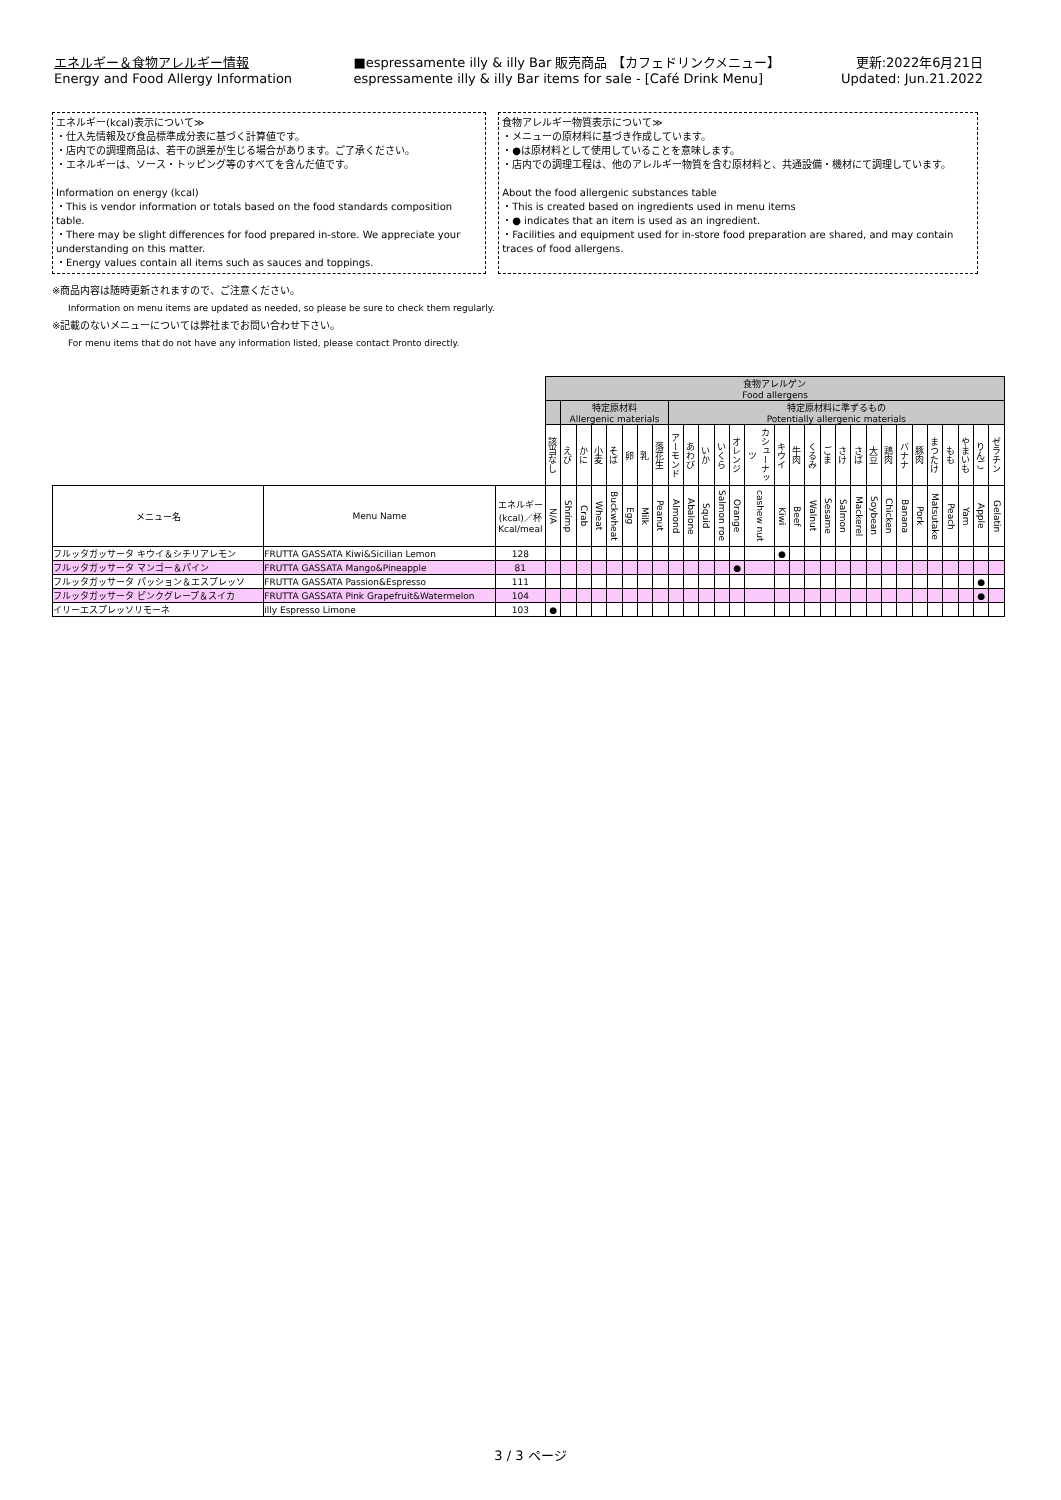エネルギー＆食物アレルギー情報
Energy and Food Allergy Information
■espressamente illy & illy Bar 販売商品 【カフェドリンクメニュー】
espressamente illy & illy Bar items for sale - [Café Drink Menu]
更新:2022年6月21日
Updated: Jun.21.2022
エネルギー(kcal)表示について≫
・仕入先情報及び食品標準成分表に基づく計算値です。
・店内での調理商品は、若干の誤差が生じる場合があります。ご了承ください。
・エネルギーは、ソース・トッピング等のすべてを含んだ値です。
Information on energy (kcal)
・This is vendor information or totals based on the food standards composition table.
・There may be slight differences for food prepared in-store. We appreciate your understanding on this matter.
・Energy values contain all items such as sauces and toppings.
食物アレルギー物質表示について≫
・メニューの原材料に基づき作成しています。
・●は原材料として使用していることを意味します。
・店内での調理工程は、他のアレルギー物質を含む原材料と、共通設備・機材にて調理しています。
About the food allergenic substances table
・This is created based on ingredients used in menu items
・● indicates that an item is used as an ingredient.
・Facilities and equipment used for in-store food preparation are shared, and may contain traces of food allergens.
※商品内容は随時更新されますので、ご注意ください。
Information on menu items are updated as needed, so please be sure to check them regularly.
※記載のないメニューについては弊社までお問い合わせ下さい。
For menu items that do not have any information listed, please contact Pronto directly.
| | | | 食物アレルゲン Food allergens | | | | | | | | | | | | | | | | | | | | | | | | | | | | |
| --- | --- | --- | --- | --- | --- | --- | --- | --- | --- | --- | --- | --- | --- | --- | --- | --- | --- | --- | --- | --- | --- | --- | --- | --- | --- | --- | --- | --- | --- | --- | --- |
| | | | | 特定原材料 Allergenic materials | | | | | | | 特定原材料に準ずるもの Potentially allergenic materials | | | | | | | | | | | | | | | | | | | | |
| | | | 該当なし | えび | かに | 小麦 | そば | 卵 | 乳 | 落花生 | アーモンド | あわび | いか | いくら | オレンジ | カシューナッツ | キウイ | 牛肉 | くるみ | ごま | さけ | さば | 大豆 | 鶏肉 | バナナ | 豚肉 | まつたけ | もも | やまいも | りんご | ゼラチン |
| メニュー名 | Menu Name | エネルギー (kcal)／杯 Kcal/meal | N/A | Shrimp | Crab | Wheat | Buckwheat | Egg | Milk | Peanut | Almond | Abalone | Squid | Salmon roe | Orange | cashew nut | Kiwi | Beef | Walnut | Sesame | Salmon | Mackerel | Soybean | Chicken | Banana | Pork | Matsutake | Peach | Yam | Apple | Gelatin |
| フルッタガッサータ キウイ＆シチリアレモン | FRUTTA GASSATA Kiwi&Sicilian Lemon | 128 | | | | | | | | | | | | | | | ● | | | | | | | | | | | | | | |
| フルッタガッサータ マンゴー＆パイン | FRUTTA GASSATA Mango&Pineapple | 81 | | | | | | | | | | | | | ● | | | | | | | | | | | | | | | | |
| フルッタガッサータ パッション＆エスプレッソ | FRUTTA GASSATA Passion&Espresso | 111 | | | | | | | | | | | | | | | | | | | | | | | | | | | | ● | |
| フルッタガッサータ ピンクグレープ＆スイカ | FRUTTA GASSATA Pink Grapefruit&Watermelon | 104 | | | | | | | | | | | | | | | | | | | | | | | | | | | | ● | |
| イリーエスプレッソリモーネ | illy Espresso Limone | 103 | ● | | | | | | | | | | | | | | | | | | | | | | | | | | | | |
3 / 3 ページ